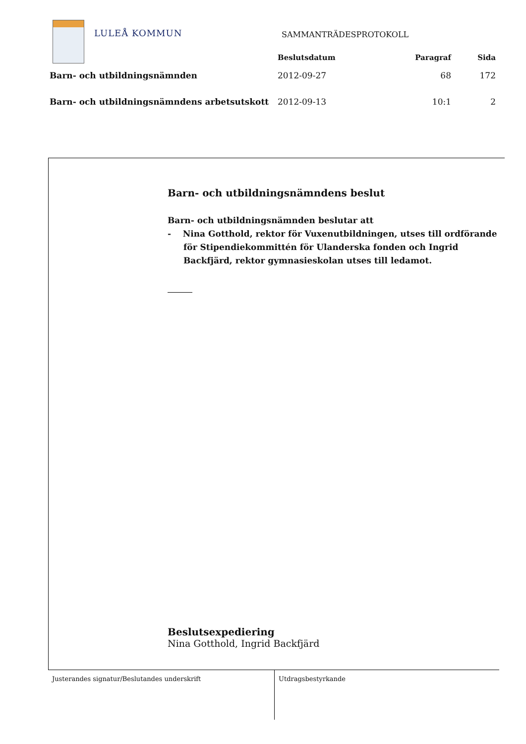LULEÅ KOMMUN SAMMANTRÄDESPROTOKOLL
| | Beslutsdatum | Paragraf | Sida |
| --- | --- | --- | --- |
| Barn- och utbildningsnämnden | 2012-09-27 | 68 | 172 |
| Barn- och utbildningsnämndens arbetsutskott | 2012-09-13 | 10:1 | 2 |
Barn- och utbildningsnämndens beslut
Barn- och utbildningsnämnden beslutar att
- Nina Gotthold, rektor för Vuxenutbildningen, utses till ordförande för Stipendiekommittén för Ulanderska fonden och Ingrid Backfjärd, rektor gymnasieskolan utses till ledamot.
Beslutsexpediering
Nina Gotthold, Ingrid Backfjärd
Justerandes signatur/Beslutandes underskrift Utdragsbestyrkande